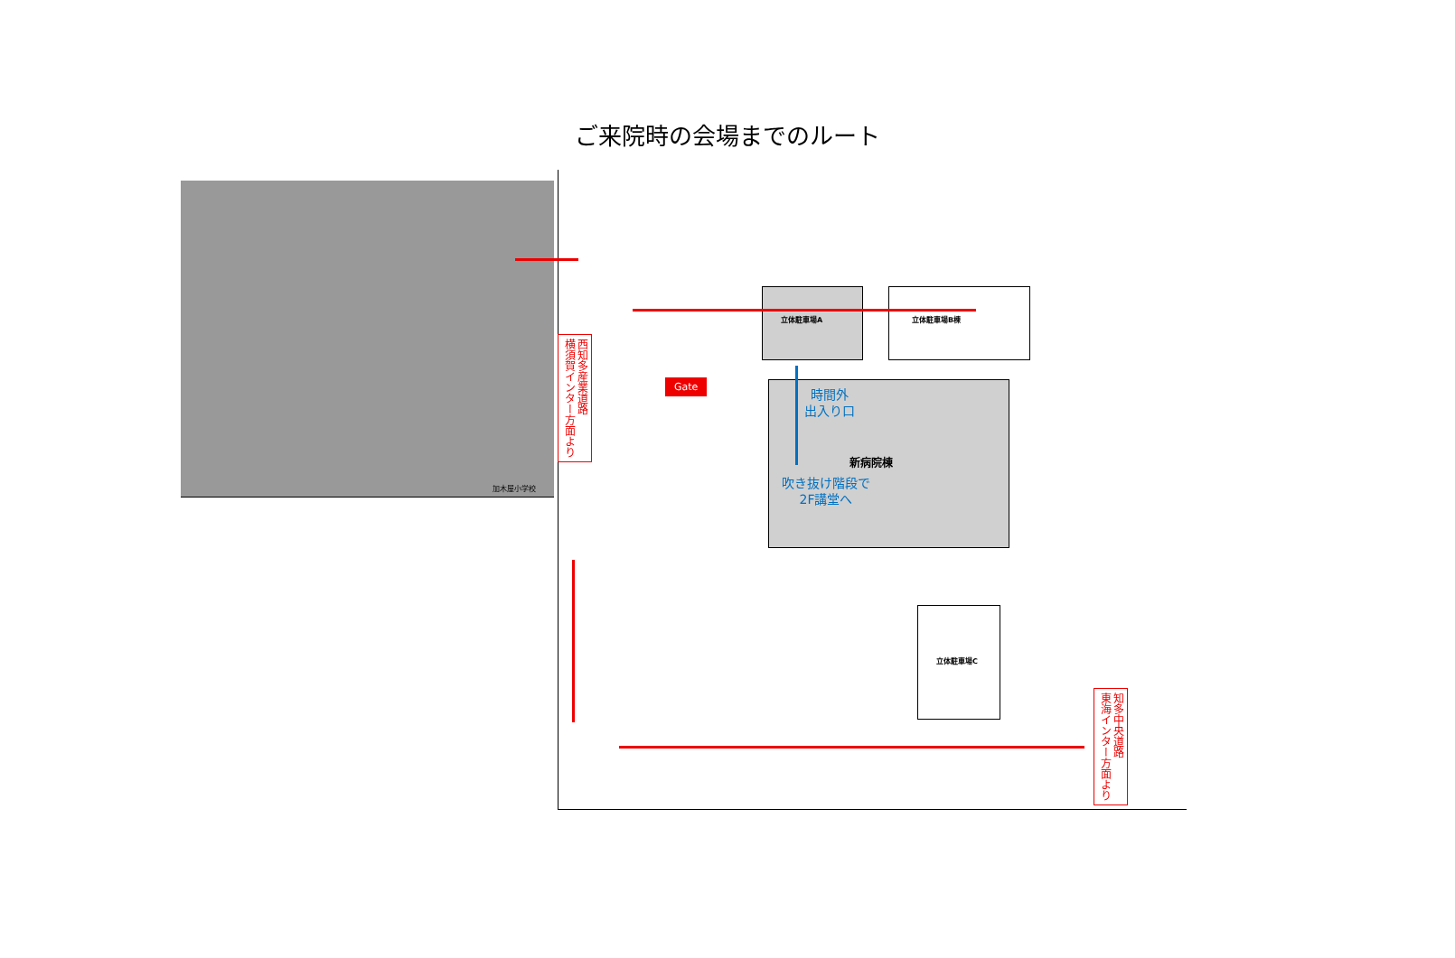ご来院時の会場までのルート
加木屋小学校
立体駐車場A 立体駐車場B棟
立体駐車場C
西知多産業道路
横須賀インター方面より
Gate
時間外
出入り口
新病院棟
吹き抜け階段で
2F講堂へ
知多中央道路
東海インター方面より